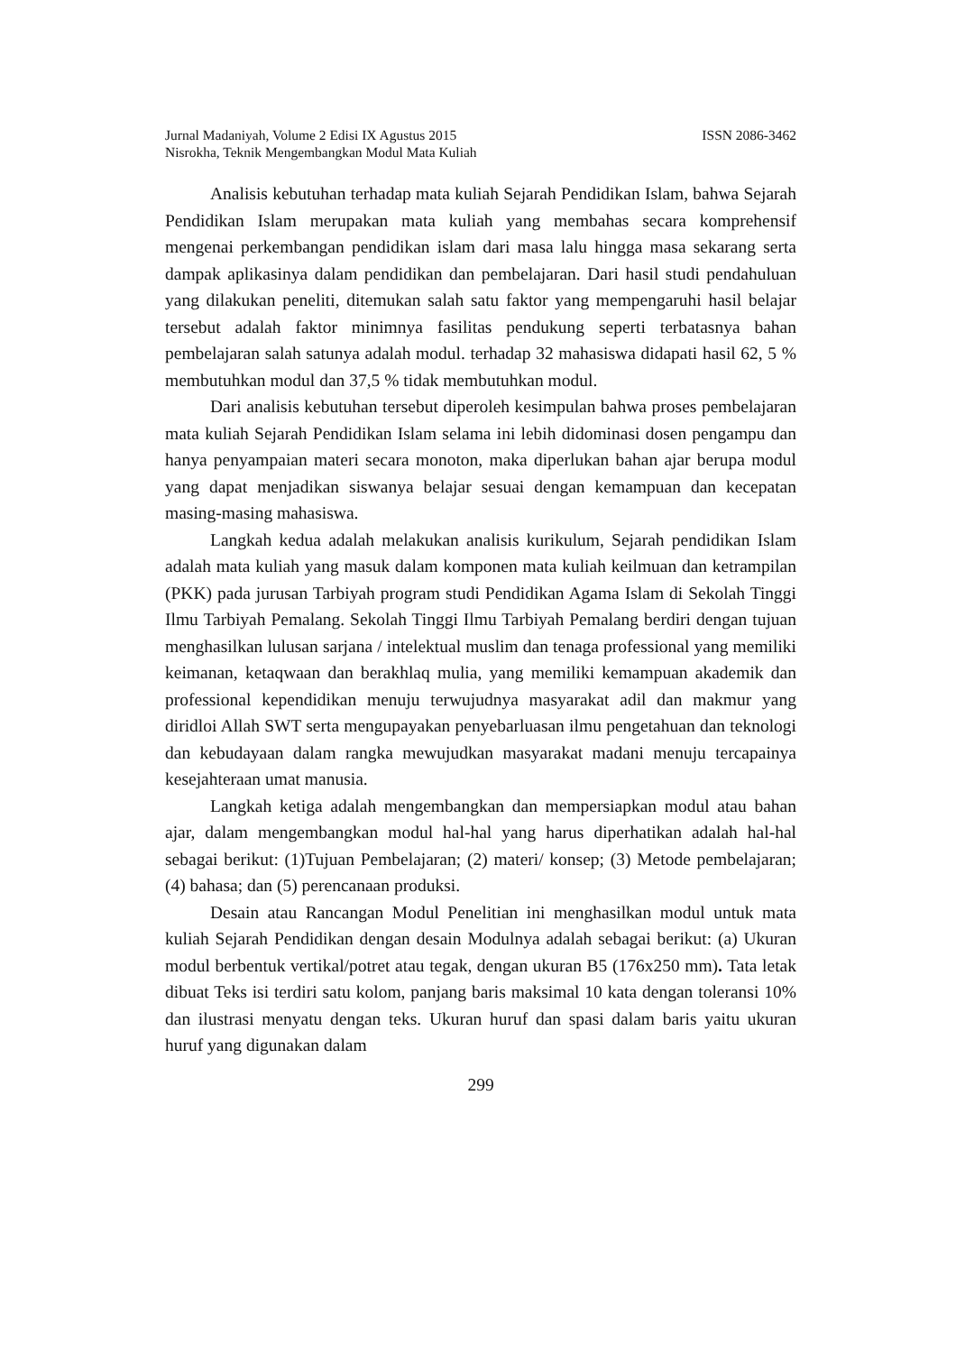Jurnal Madaniyah, Volume 2 Edisi IX Agustus 2015 ISSN 2086-3462
Nisrokha, Teknik Mengembangkan Modul Mata Kuliah
Analisis kebutuhan terhadap mata kuliah Sejarah Pendidikan Islam, bahwa Sejarah Pendidikan Islam merupakan mata kuliah yang membahas secara komprehensif mengenai perkembangan pendidikan islam dari masa lalu hingga masa sekarang serta dampak aplikasinya dalam pendidikan dan pembelajaran. Dari hasil studi pendahuluan yang dilakukan peneliti, ditemukan salah satu faktor yang mempengaruhi hasil belajar tersebut adalah faktor minimnya fasilitas pendukung seperti terbatasnya bahan pembelajaran salah satunya adalah modul. terhadap 32 mahasiswa didapati hasil 62, 5 % membutuhkan modul dan 37,5 % tidak membutuhkan modul.
Dari analisis kebutuhan tersebut diperoleh kesimpulan bahwa proses pembelajaran mata kuliah Sejarah Pendidikan Islam selama ini lebih didominasi dosen pengampu dan hanya penyampaian materi secara monoton, maka diperlukan bahan ajar berupa modul yang dapat menjadikan siswanya belajar sesuai dengan kemampuan dan kecepatan masing-masing mahasiswa.
Langkah kedua adalah melakukan analisis kurikulum, Sejarah pendidikan Islam adalah mata kuliah yang masuk dalam komponen mata kuliah keilmuan dan ketrampilan (PKK) pada jurusan Tarbiyah program studi Pendidikan Agama Islam di Sekolah Tinggi Ilmu Tarbiyah Pemalang. Sekolah Tinggi Ilmu Tarbiyah Pemalang berdiri dengan tujuan menghasilkan lulusan sarjana / intelektual muslim dan tenaga professional yang memiliki keimanan, ketaqwaan dan berakhlaq mulia, yang memiliki kemampuan akademik dan professional kependidikan menuju terwujudnya masyarakat adil dan makmur yang diridloi Allah SWT serta mengupayakan penyebarluasan ilmu pengetahuan dan teknologi dan kebudayaan dalam rangka mewujudkan masyarakat madani menuju tercapainya kesejahteraan umat manusia.
Langkah ketiga adalah mengembangkan dan mempersiapkan modul atau bahan ajar, dalam mengembangkan modul hal-hal yang harus diperhatikan adalah hal-hal sebagai berikut: (1)Tujuan Pembelajaran; (2) materi/ konsep; (3) Metode pembelajaran; (4) bahasa; dan (5) perencanaan produksi.
Desain atau Rancangan Modul Penelitian ini menghasilkan modul untuk mata kuliah Sejarah Pendidikan dengan desain Modulnya adalah sebagai berikut: (a) Ukuran modul berbentuk vertikal/potret atau tegak, dengan ukuran B5 (176x250 mm). Tata letak dibuat Teks isi terdiri satu kolom, panjang baris maksimal 10 kata dengan toleransi 10% dan ilustrasi menyatu dengan teks. Ukuran huruf dan spasi dalam baris yaitu ukuran huruf yang digunakan dalam
299